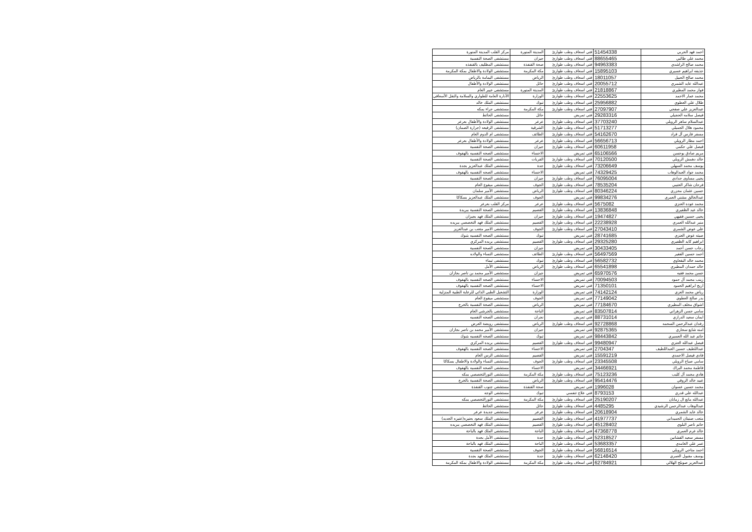| احمد فهد الحربي | 51454338 | فني اسعاف وطب طوارئ | المدينة المنورة | مركز القلب المدينة المنورة |
| محمد علي طالبي | 88655465 | فني اسعاف وطب طوارئ | جيزان | مستشفى الصحة النفسية |
| محمد صالح الراشدي | 94963383 | فني اسعاف وطب طوارئ | صحة القنفذة | مستشفى المظليف بالقنفذه |
| حذيفه ابراهيم عسيري | 15895103 | فني اسعاف وطب طوارئ | مكة المكرمة | مستشفى الولادة والاطفال بمكة المكرمة |
| محمد صالح الحبيل | 18011057 | فني اسعاف وطب طوارئ | الرياض | مستشفى اليمامة بالرياض |
| عبدالله عايد الشمري | 20055712 | فني اسعاف وطب طوارئ | حائل | مستشفى الولادة والأطفال |
| فواز محمد المطيري | 21818867 | فني اسعاف وطب طوارئ | المدينة المنورة | مستشفى خيبر العام |
| محمد عمار الاحمد | 22553625 | فني اسعاف وطب طوارئ | الوزارة | الأدارة العامة للطواري والسلامة والنقل الأسعافي |
| طلال علي العطوي | 25956882 | فني اسعاف وطب طوارئ | تبوك | مستشفى الملك خالد |
| عبدالعزيز علي صفحي | 27097907 | فني اسعاف وطب طوارئ | مكة المكرمة | مستشفى حراء بمكه |
| فيصل سلامه الحجيلي | 29283316 | فني تمريض | حائل | مستشفى الحائط |
| عبدالسلام ساهر الرويلي | 37703240 | فني اسعاف وطب طوارئ | عرعر | مستشفى الولادة والأطفال بعرعر |
| محمود هلال الجميلي | 51713277 | فني اسعاف وطب طوارئ | الشرقية | مستشفى الرفيعه (جرارة الصمان) |
| مسفر فارس آل قراد | 54162670 | فني اسعاف وطب طوارئ | الطائف | مستشفى ام الدوم العام |
| احمد مطار الرويلي | 56656713 | فني اسعاف وطب طوارئ | عرعر | مستشفى الولادة والأطفال بعرعر |
| فيصل علي حكمي | 60611958 | فني اسعاف وطب طوارئ | جيزان | مستشفى الصحة النفسية |
| مريم صادق بوحسن | 65106566 | فني تمريض | الاحساء | مستشفى الصحه النفسيه بالهفوف |
| خالد دهمش الرويلي | 70120500 | فني اسعاف وطب طوارئ | القريات | مستشفى الصحة النفسية |
| يوسف محمد السهلي | 73206649 | فني اسعاف وطب طوارئ | جدة | مستشفى الملك عبدالعزيز بجدة |
| محمد جواد العبدالوهاب | 74329425 | فني تمريض | الاحساء | مستشفى الصحه النفسيه بالهفوف |
| يحيى مساوى حدادي | 76095004 | فني اسعاف وطب طوارئ | جيزان | مستشفى الصحة النفسية |
| فرحان شاكر العتيبي | 78535204 | فني اسعاف وطب طوارئ | الجوف | مستشفى ميقوع العام |
| حسين عثمان محزري | 80346224 | فني اسعاف وطب طوارئ | الرياض | مستشفى الأمير سلمان |
| عبدالخالق مشني العمري | 99834276 | فني تمريض | الجوف | مستشفى الملك عبدالعزيز بسكاكا |
| محمد عوده العنزي | 5675082 | فني اسعاف وطب طوارئ | عرعر | مركز القلب بعرعر |
| خالد عيد الظفيري | 13836848 | فني اسعاف وطب طوارئ | القصيم | مستشفى الصحة النفسية ببريدة |
| يحيى حسين فقيهي | 19474827 | فني اسعاف وطب طوارئ | جيزان | مستشفى الملك فهد بجيزان |
| منير عبدالله العمري | 22238928 | فني اسعاف وطب طوارئ | القصيم | مستشفى الملك فهد التخصصي ببريده |
| علي عوض الشمري | 27043410 | فني اسعاف وطب طوارئ | الجوف | مستشفى الامير متعب بن عبدالعزيز |
| صيته عوض العنزي | 28741685 | فني تمريض | تبوك | مستشفى الصحه النفسيه بتبوك |
| ابراهيم كايد الظفيري | 29325280 | فني اسعاف وطب طوارئ | القصيم | مستشفى بريده المركزي |
| رحاب حسن أحمد | 30433405 | فني تمريض | جيزان | مستشفى الصحة النفسية |
| احمد حسين الفقير | 56497569 | فني اسعاف وطب طوارئ | الطائف | مستشفى النساء والولاده |
| محمد خالد البقعاوي | 56582732 | فني اسعاف وطب طوارئ | تبوك | مستشفى تيماء |
| خالد حمدان المطيري | 65541898 | فني اسعاف وطب طوارئ | الرياض | مستشفى الأمل |
| حسن محمد فقيه | 65970576 | فني تمريض | جيزان | مستشفى الأمير محمد بن ناصر بجازان |
| زينب محمد آل حمود | 70094503 | فني تمريض | الاحساء | مستشفى الصحه النفسيه بالهفوف |
| اريج ابراهيم الحمود | 71350101 | فني تمريض | الاحساء | مستشفى الصحه النفسيه بالهفوف |
| رياض محمد العزي | 74142124 | فني تمريض | الوزارة | التشغيل الطبي الذاتي للرعاية الطبية المنزلية |
| بدر صالح العطوي | 77149042 | فني تمريض | الجوف | مستشفى ميقوع العام |
| اشواق مخلف المطيري | 77184670 | فني تمريض | الرياض | مستشفى الصحة النفسية بالخرج |
| سامي حسن الزهراني | 83507814 | فني تمريض | الباحة | مستشفى بالجرشي العام |
| ايمان سعيد الدرازي | 88731014 | فني تمريض | نجران | مستشفى الصحه النفسيه |
| رفدان عبدالرحمن السحمه | 92728868 | فني اسعاف وطب طوارئ | الرياض | مستشفى رويضة العرض |
| امنه شايع سحاري | 92875365 | فني تمريض | جيزان | مستشفى الأمير محمد بن ناصر بجازان |
| حاتم عبد الله العسيري | 98443842 | فني تمريض | تبوك | مستشفى الصحه النفسيه بتبوك |
| فيصل عبدالله العنزي | 99480947 | فني اسعاف وطب طوارئ | القصيم | مستشفى بريده المركزي |
| عبداللطيف حسين العبداللطيف | 2704347 | فني تمريض | الاحساء | مستشفى الصحه النفسيه بالهفوف |
| فادي فيصل الاحمدي | 15591219 | فني تمريض | القصيم | مستشفى الرس العام |
| سامي صياح الرويلي | 23345508 | فني اسعاف وطب طوارئ | الجوف | مستشفى النساء والولادة والاطفال بسكاكا |
| فاطمة محمد البراك | 34466921 | فني تمريض | الاحساء | مستشفى الصحه النفسيه بالهفوف |
| هادي محمد آل كليب | 75123236 | فني اسعاف وطب طوارئ | مكة المكرمة | مستشفى النورالتخصصي بمكه |
| عبيد خالد الروقي | 95414476 | فني اسعاف وطب طوارئ | الرياض | مستشفى الصحة النفسية بالخرج |
| محمد حسين عسوان | 1996028 | فني تمريض | صحة القنفذة | مستشفى جنوب القنفذة |
| عبدالله علي قدري | 8793153 | فني علاج تنفسي | تبوك | مستشفى الوجه |
| عبدالله مانع ال زمانان | 25190207 | فني اسعاف وطب طوارئ | مكة المكرمة | مستشفى النورالتخصصي بمكه |
| عبدالوهاب عبدالرحمن الرشيدي | 4485295 | فني اسعاف وطب طوارئ | حائل | مستشفى الحائط |
| خالد عايد الشمري | 20618904 | فني اسعاف وطب طوارئ | عرعر | مستشفى جديدة عرعر |
| متعب صنيتان الحميداني | 41977737 | فني اسعاف وطب طوارئ | القصيم | مستشفى الملك سعود بعنيزه(عنيزه الجديد) |
| حاتم ناصر البلوي | 45128402 | فني اسعاف وطب طوارئ | القصيم | مستشفى الملك فهد التخصصي ببريده |
| خالد غرم العمري | 47368778 | فني اسعاف وطب طوارئ | الباحة | مستشفى الملك فهد بالباحة |
| مسفر سعيد القشانين | 52318527 | فني اسعاف وطب طوارئ | جدة | مستشفى الأمل بجدة |
| عمر علي الغامدي | 53683357 | فني اسعاف وطب طوارئ | الباحة | مستشفى الملك فهد بالباحة |
| احمد مناحي الرويلي | 56816514 | فني اسعاف وطب طوارئ | الجوف | مستشفى الصحة النفسية |
| يوسف مقبول العمري | 62148420 | فني اسعاف وطب طوارئ | جدة | مستشفى الملك فهد بجدة |
| عبدالعزيز صويلح الهلالي | 62784921 | فني اسعاف وطب طوارئ | مكة المكرمة | مستشفى الولادة والاطفال بمكة المكرمة |